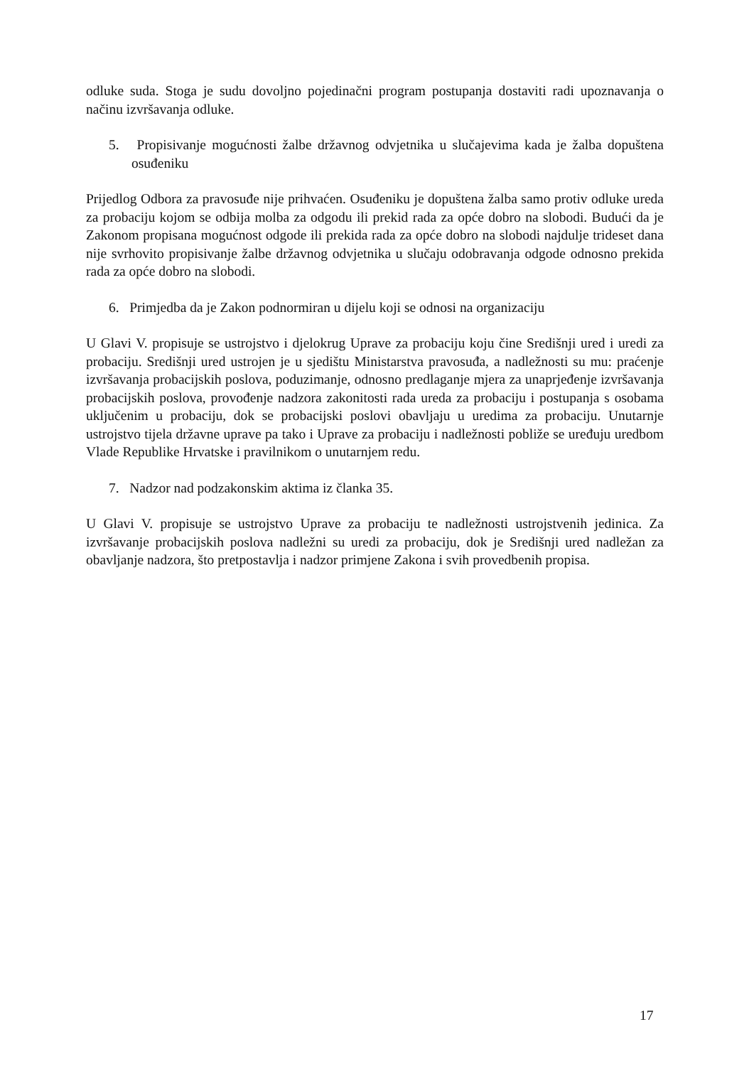odluke suda. Stoga je sudu dovoljno pojedinačni program postupanja dostaviti radi upoznavanja o načinu izvršavanja odluke.
5. Propisivanje mogućnosti žalbe državnog odvjetnika u slučajevima kada je žalba dopuštena osuđeniku
Prijedlog Odbora za pravosuđe nije prihvaćen. Osuđeniku je dopuštena žalba samo protiv odluke ureda za probaciju kojom se odbija molba za odgodu ili prekid rada za opće dobro na slobodi. Budući da je Zakonom propisana mogućnost odgode ili prekida rada za opće dobro na slobodi najdulje trideset dana nije svrhovito propisivanje žalbe državnog odvjetnika u slučaju odobravanja odgode odnosno prekida rada za opće dobro na slobodi.
6. Primjedba da je Zakon podnormiran u dijelu koji se odnosi na organizaciju
U Glavi V. propisuje se ustrojstvo i djelokrug Uprave za probaciju koju čine Središnji ured i uredi za probaciju. Središnji ured ustrojen je u sjedištu Ministarstva pravosuđa, a nadležnosti su mu: praćenje izvršavanja probacijskih poslova, poduzimanje, odnosno predlaganje mjera za unaprjeđenje izvršavanja probacijskih poslova, provođenje nadzora zakonitosti rada ureda za probaciju i postupanja s osobama uključenim u probaciju, dok se probacijski poslovi obavljaju u uredima za probaciju. Unutarnje ustrojstvo tijela državne uprave pa tako i Uprave za probaciju i nadležnosti pobliže se uređuju uredbom Vlade Republike Hrvatske i pravilnikom o unutarnjem redu.
7. Nadzor nad podzakonskim aktima iz članka 35.
U Glavi V. propisuje se ustrojstvo Uprave za probaciju te nadležnosti ustrojstvenih jedinica. Za izvršavanje probacijskih poslova nadležni su uredi za probaciju, dok je Središnji ured nadležan za obavljanje nadzora, što pretpostavlja i nadzor primjene Zakona i svih provedbenih propisa.
17